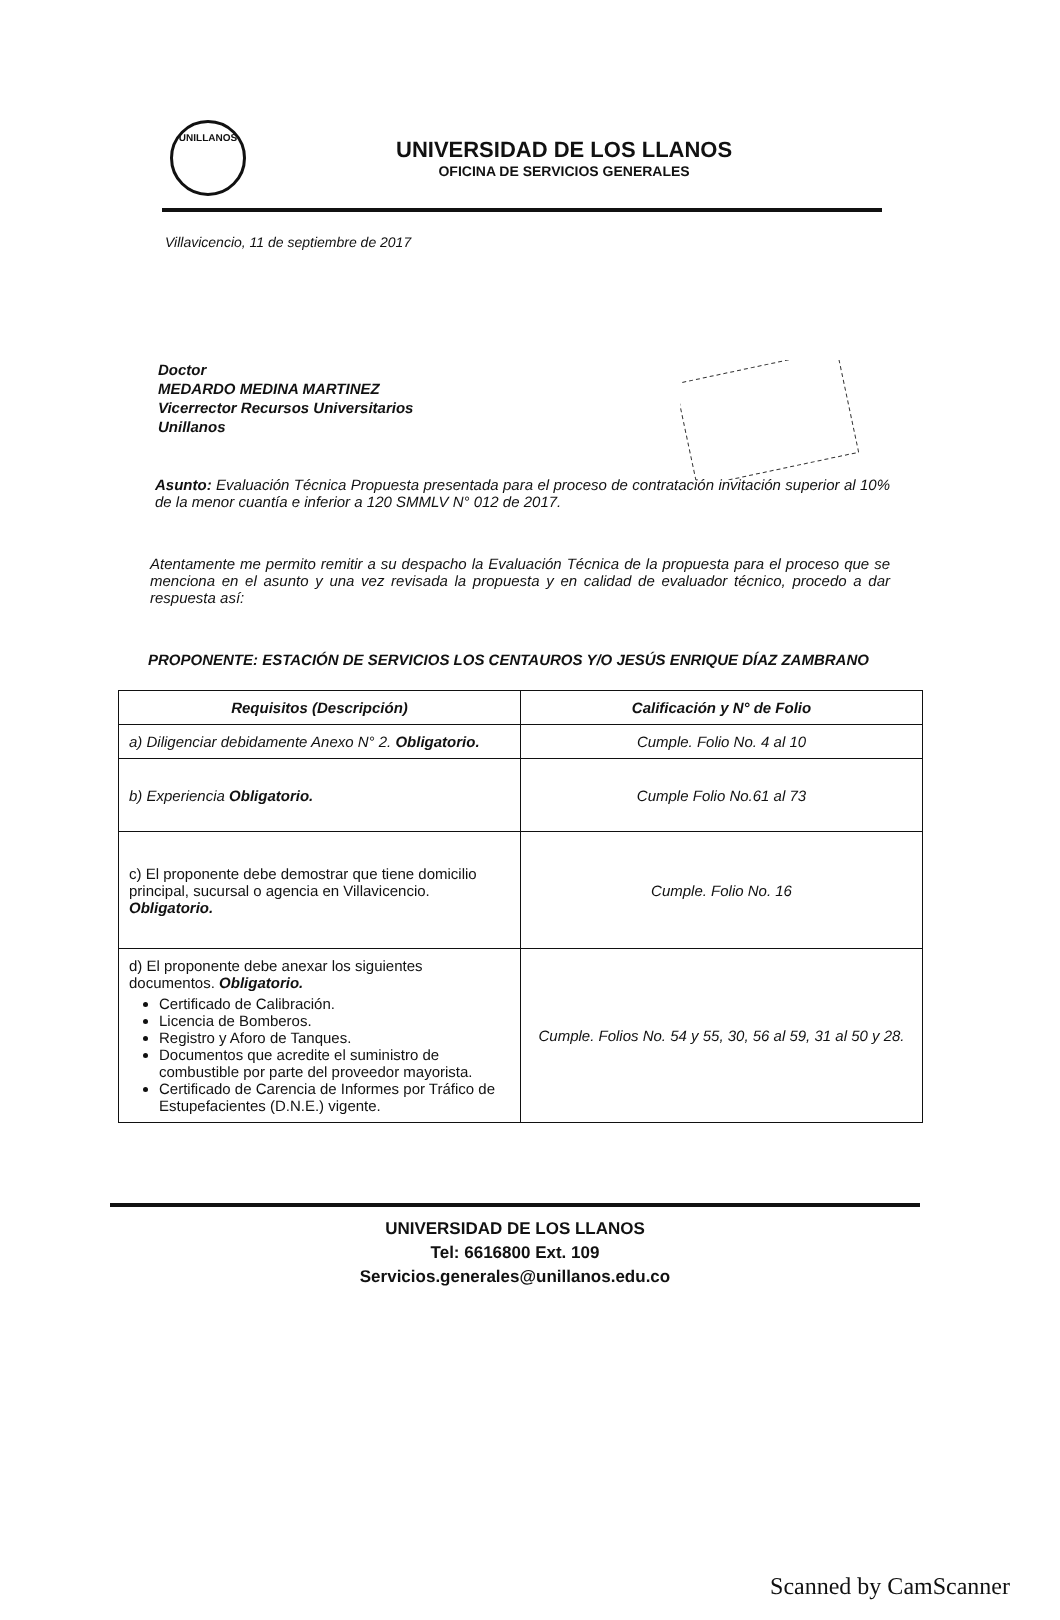UNILLANOS
UNIVERSIDAD DE LOS LLANOS
OFICINA DE SERVICIOS GENERALES
Villavicencio, 11 de septiembre de 2017
Doctor
MEDARDO MEDINA MARTINEZ
Vicerrector Recursos Universitarios
Unillanos
Asunto: Evaluación Técnica Propuesta presentada para el proceso de contratación invitación superior al 10% de la menor cuantía e inferior a 120 SMMLV N° 012 de 2017.
Atentamente me permito remitir a su despacho la Evaluación Técnica de la propuesta para el proceso que se menciona en el asunto y una vez revisada la propuesta y en calidad de evaluador técnico, procedo a dar respuesta así:
PROPONENTE: ESTACIÓN DE SERVICIOS LOS CENTAUROS Y/O JESÚS ENRIQUE DÍAZ ZAMBRANO
| Requisitos (Descripción) | Calificación y N° de Folio |
| --- | --- |
| a) Diligenciar debidamente Anexo N° 2. Obligatorio. | Cumple. Folio No. 4 al 10 |
| b) Experiencia Obligatorio. | Cumple Folio No.61 al 73 |
| c) El proponente debe demostrar que tiene domicilio principal, sucursal o agencia en Villavicencio. Obligatorio. | Cumple. Folio No. 16 |
| d) El proponente debe anexar los siguientes documentos. Obligatorio. Certificado de Calibración. Licencia de Bomberos. Registro y Aforo de Tanques. Documentos que acredite el suministro de combustible por parte del proveedor mayorista. Certificado de Carencia de Informes por Tráfico de Estupefacientes (D.N.E.) vigente. | Cumple. Folios No. 54 y 55, 30, 56 al 59, 31 al 50 y 28. |
UNIVERSIDAD DE LOS LLANOS
Tel: 6616800 Ext. 109
Servicios.generales@unillanos.edu.co
Scanned by CamScanner